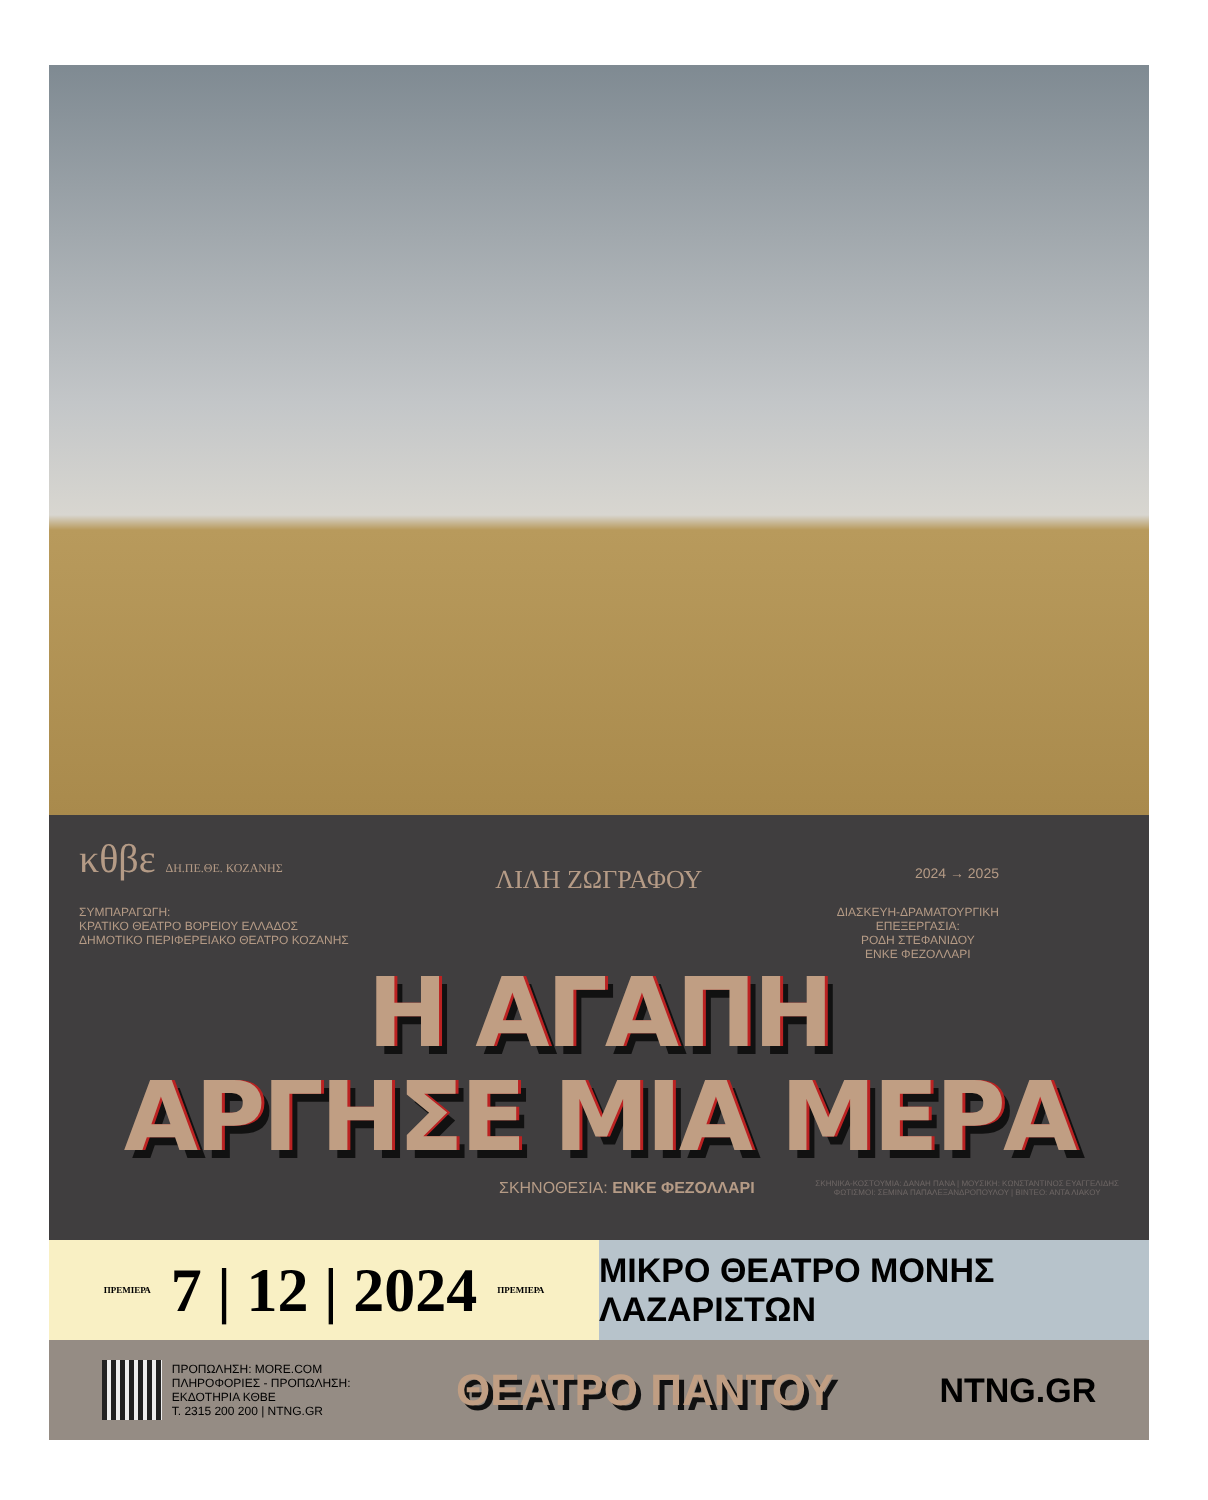κθβε ΔΗ.ΠΕ.ΘΕ. ΚΟΖΑΝΗΣ
ΛΙΛΗ ΖΩΓΡΑΦΟΥ
2024 → 2025
ΣΥΜΠΑΡΑΓΩΓΗ:
ΚΡΑΤΙΚΟ ΘΕΑΤΡΟ ΒΟΡΕΙΟΥ ΕΛΛΑΔΟΣ
ΔΗΜΟΤΙΚΟ ΠΕΡΙΦΕΡΕΙΑΚΟ ΘΕΑΤΡΟ ΚΟΖΑΝΗΣ
ΔΙΑΣΚΕΥΗ-ΔΡΑΜΑΤΟΥΡΓΙΚΗ
ΕΠΕΞΕΡΓΑΣΙΑ:
ΡΟΔΗ ΣΤΕΦΑΝΙΔΟΥ
ΕΝΚΕ ΦΕΖΟΛΛΑΡΙ
Η ΑΓΑΠΗ
ΑΡΓΗΣΕ ΜΙΑ ΜΕΡΑ
ΣΚΗΝΟΘΕΣΙΑ: ΕΝΚΕ ΦΕΖΟΛΛΑΡΙ
ΣΚΗΝΙΚΑ-ΚΟΣΤΟΥΜΙΑ: ΔΑΝΑΗ ΠΑΝΑ | ΜΟΥΣΙΚΗ: ΚΩΝΣΤΑΝΤΙΝΟΣ ΕΥΑΓΓΕΛΙΔΗΣ
ΦΩΤΙΣΜΟΙ: ΣΕΜΙΝΑ ΠΑΠΑΛΕΞΑΝΔΡΟΠΟΥΛΟΥ | ΒΙΝΤΕΟ: ΑΝΤΑ ΛΙΑΚΟΥ
ΠΡΕΜΙΕΡΑ 7 | 12 | 2024 ΠΡΕΜΙΕΡΑ
ΜΙΚΡΟ ΘΕΑΤΡΟ ΜΟΝΗΣ ΛΑΖΑΡΙΣΤΩΝ
ΠΡΟΠΩΛΗΣΗ: MORE.COM
ΠΛΗΡΟΦΟΡΙΕΣ - ΠΡΟΠΩΛΗΣΗ:
ΕΚΔΟΤΗΡΙΑ ΚΘΒΕ
Τ. 2315 200 200 | NTNG.GR
ΘΕΑΤΡΟ ΠΑΝΤΟΥ
NTNG.GR